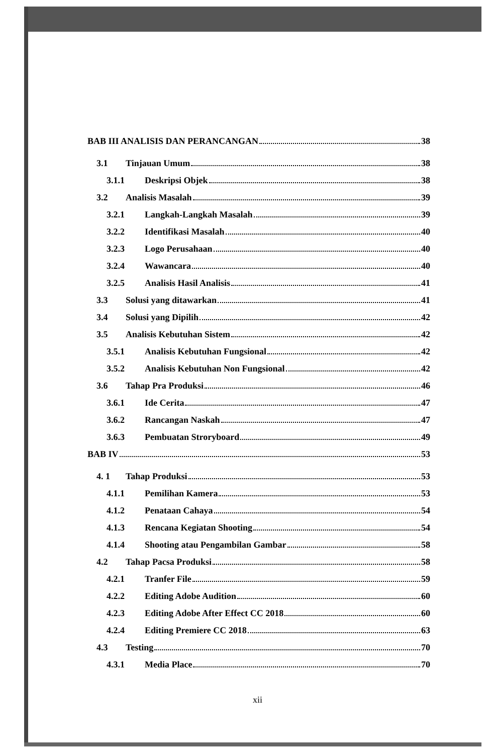BAB III ANALISIS DAN PERANCANGAN 38
3.1 Tinjauan Umum 38
3.1.1 Deskripsi Objek 38
3.2 Analisis Masalah 39
3.2.1 Langkah-Langkah Masalah 39
3.2.2 Identifikasi Masalah 40
3.2.3 Logo Perusahaan 40
3.2.4 Wawancara 40
3.2.5 Analisis Hasil Analisis 41
3.3 Solusi yang ditawarkan 41
3.4 Solusi yang Dipilih 42
3.5 Analisis Kebutuhan Sistem 42
3.5.1 Analisis Kebutuhan Fungsional 42
3.5.2 Analisis Kebutuhan Non Fungsional 42
3.6 Tahap Pra Produksi 46
3.6.1 Ide Cerita 47
3.6.2 Rancangan Naskah 47
3.6.3 Pembuatan Strorybоard 49
BAB IV 53
4. 1 Tahap Produksi 53
4.1.1 Pemilihan Kamera 53
4.1.2 Penataan Cahaya 54
4.1.3 Rencana Kegiatan Shooting 54
4.1.4 Shooting atau Pengambilan Gambar 58
4.2 Tahap Pacsa Produksi 58
4.2.1 Tranfer File 59
4.2.2 Editing Adobe Audition 60
4.2.3 Editing Adobe After Effect CC 2018 60
4.2.4 Editing Premiere CC 2018 63
4.3 Testing 70
4.3.1 Media Place 70
xii